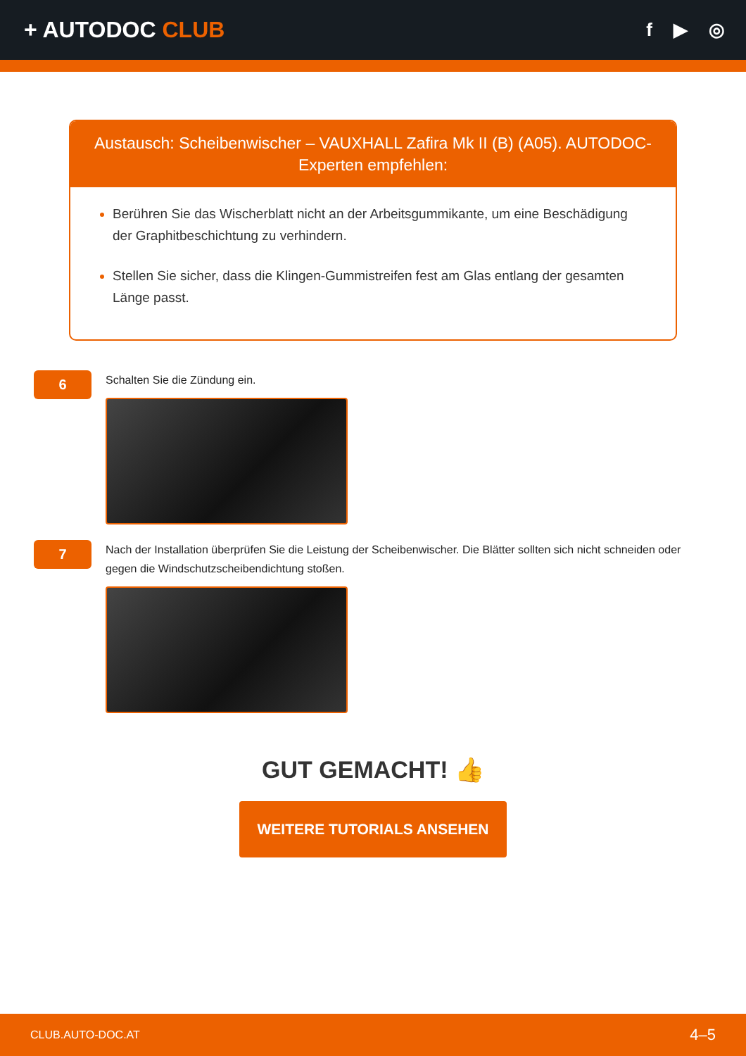+ AUTODOC CLUB
f ▶ ◎
Austausch: Scheibenwischer – VAUXHALL Zafira Mk II (B) (A05). AUTODOC-Experten empfehlen:
Berühren Sie das Wischerblatt nicht an der Arbeitsgummikante, um eine Beschädigung der Graphitbeschichtung zu verhindern.
Stellen Sie sicher, dass die Klingen-Gummistreifen fest am Glas entlang der gesamten Länge passt.
6
Schalten Sie die Zündung ein.
7
Nach der Installation überprüfen Sie die Leistung der Scheibenwischer. Die Blätter sollten sich nicht schneiden oder gegen die Windschutzscheibendichtung stoßen.
GUT GEMACHT! 👍
WEITERE TUTORIALS ANSEHEN
CLUB.AUTO-DOC.AT 4–5